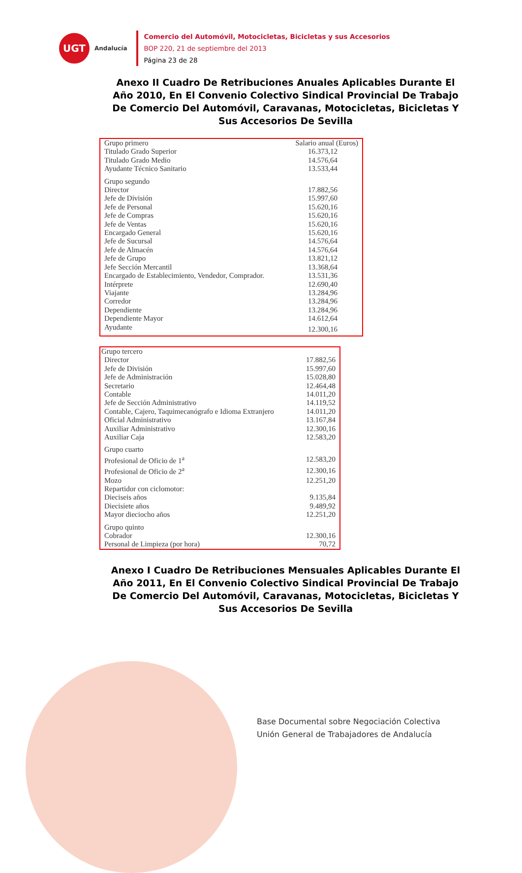UGT
Andalucía
Comercio del Automóvil, Motocicletas, Bicicletas y sus Accesorios
BOP 220, 21 de septiembre del 2013
Página 23 de 28
Anexo II Cuadro De Retribuciones Anuales Aplicables Durante El Año 2010, En El Convenio Colectivo Sindical Provincial De Trabajo De Comercio Del Automóvil, Caravanas, Motocicletas, Bicicletas Y Sus Accesorios De Sevilla
| Grupo primero | Salario anual (Euros) |
| --- | --- |
| Titulado Grado Superior | 16.373,12 |
| Titulado Grado Medio | 14.576,64 |
| Ayudante Técnico Sanitario | 13.533,44 |
| Grupo segundo | |
| Director | 17.882,56 |
| Jefe de División | 15.997,60 |
| Jefe de Personal | 15.620,16 |
| Jefe de Compras | 15.620,16 |
| Jefe de Ventas | 15.620,16 |
| Encargado General | 15.620,16 |
| Jefe de Sucursal | 14.576,64 |
| Jefe de Almacén | 14.576,64 |
| Jefe de Grupo | 13.821,12 |
| Jefe Sección Mercantil | 13.368,64 |
| Encargado de Establecimiento, Vendedor, Comprador. | 13.531,36 |
| Intérprete | 12.690,40 |
| Viajante | 13.284,96 |
| Corredor | 13.284,96 |
| Dependiente | 13.284,96 |
| Dependiente Mayor | 14.612,64 |
| Ayudante | 12.300,16 |
| Grupo tercero | |
| --- | --- |
| Director | 17.882,56 |
| Jefe de División | 15.997,60 |
| Jefe de Administración | 15.028,80 |
| Secretario | 12.464,48 |
| Contable | 14.011,20 |
| Jefe de Sección Administrativo | 14.119,52 |
| Contable, Cajero, Taquimecanógrafo e Idioma Extranjero | 14.011,20 |
| Oficial Administrativo | 13.167,84 |
| Auxiliar Administrativo | 12.300,16 |
| Auxiliar Caja | 12.583,20 |
| Grupo cuarto | |
| Profesional de Oficio de 1<sup>a</sup> | 12.583,20 |
| Profesional de Oficio de 2<sup>a</sup> | 12.300,16 |
| Mozo | 12.251,20 |
| Repartidor con ciclomotor: | |
| Dieciseis años | 9.135,84 |
| Diecisiete años | 9.489,92 |
| Mayor dieciocho años | 12.251,20 |
| Grupo quinto | |
| Cobrador | 12.300,16 |
| Personal de Limpieza (por hora) | 70,72 |
Anexo I Cuadro De Retribuciones Mensuales Aplicables Durante El Año 2011, En El Convenio Colectivo Sindical Provincial De Trabajo De Comercio Del Automóvil, Caravanas, Motocicletas, Bicicletas Y Sus Accesorios De Sevilla
Base Documental sobre Negociación Colectiva
Unión General de Trabajadores de Andalucía